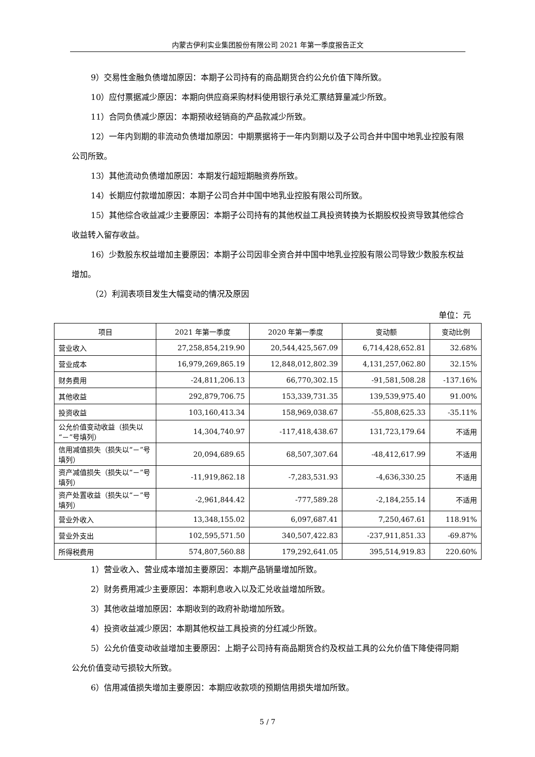内蒙古伊利实业集团股份有限公司 2021 年第一季度报告正文
9）交易性金融负债增加原因：本期子公司持有的商品期货合约公允价值下降所致。
10）应付票据减少原因：本期向供应商采购材料使用银行承兑汇票结算量减少所致。
11）合同负债减少原因：本期预收经销商的产品款减少所致。
12）一年内到期的非流动负债增加原因：中期票据将于一年内到期以及子公司合并中国中地乳业控股有限公司所致。
13）其他流动负债增加原因：本期发行超短期融资券所致。
14）长期应付款增加原因：本期子公司合并中国中地乳业控股有限公司所致。
15）其他综合收益减少主要原因：本期子公司持有的其他权益工具投资转换为长期股权投资导致其他综合收益转入留存收益。
16）少数股东权益增加主要原因：本期子公司因非全资合并中国中地乳业控股有限公司导致少数股东权益增加。
（2）利润表项目发生大幅变动的情况及原因
单位：元
| 项目 | 2021 年第一季度 | 2020 年第一季度 | 变动额 | 变动比例 |
| --- | --- | --- | --- | --- |
| 营业收入 | 27,258,854,219.90 | 20,544,425,567.09 | 6,714,428,652.81 | 32.68% |
| 营业成本 | 16,979,269,865.19 | 12,848,012,802.39 | 4,131,257,062.80 | 32.15% |
| 财务费用 | -24,811,206.13 | 66,770,302.15 | -91,581,508.28 | -137.16% |
| 其他收益 | 292,879,706.75 | 153,339,731.35 | 139,539,975.40 | 91.00% |
| 投资收益 | 103,160,413.34 | 158,969,038.67 | -55,808,625.33 | -35.11% |
| 公允价值变动收益（损失以“－”号填列） | 14,304,740.97 | -117,418,438.67 | 131,723,179.64 | 不适用 |
| 信用减值损失（损失以“－”号填列） | 20,094,689.65 | 68,507,307.64 | -48,412,617.99 | 不适用 |
| 资产减值损失（损失以“－”号填列） | -11,919,862.18 | -7,283,531.93 | -4,636,330.25 | 不适用 |
| 资产处置收益（损失以“－”号填列） | -2,961,844.42 | -777,589.28 | -2,184,255.14 | 不适用 |
| 营业外收入 | 13,348,155.02 | 6,097,687.41 | 7,250,467.61 | 118.91% |
| 营业外支出 | 102,595,571.50 | 340,507,422.83 | -237,911,851.33 | -69.87% |
| 所得税费用 | 574,807,560.88 | 179,292,641.05 | 395,514,919.83 | 220.60% |
1）营业收入、营业成本增加主要原因：本期产品销量增加所致。
2）财务费用减少主要原因：本期利息收入以及汇兑收益增加所致。
3）其他收益增加原因：本期收到的政府补助增加所致。
4）投资收益减少原因：本期其他权益工具投资的分红减少所致。
5）公允价值变动收益增加主要原因：上期子公司持有商品期货合约及权益工具的公允价值下降使得同期公允价值变动亏损较大所致。
6）信用减值损失增加主要原因：本期应收款项的预期信用损失增加所致。
5 / 7